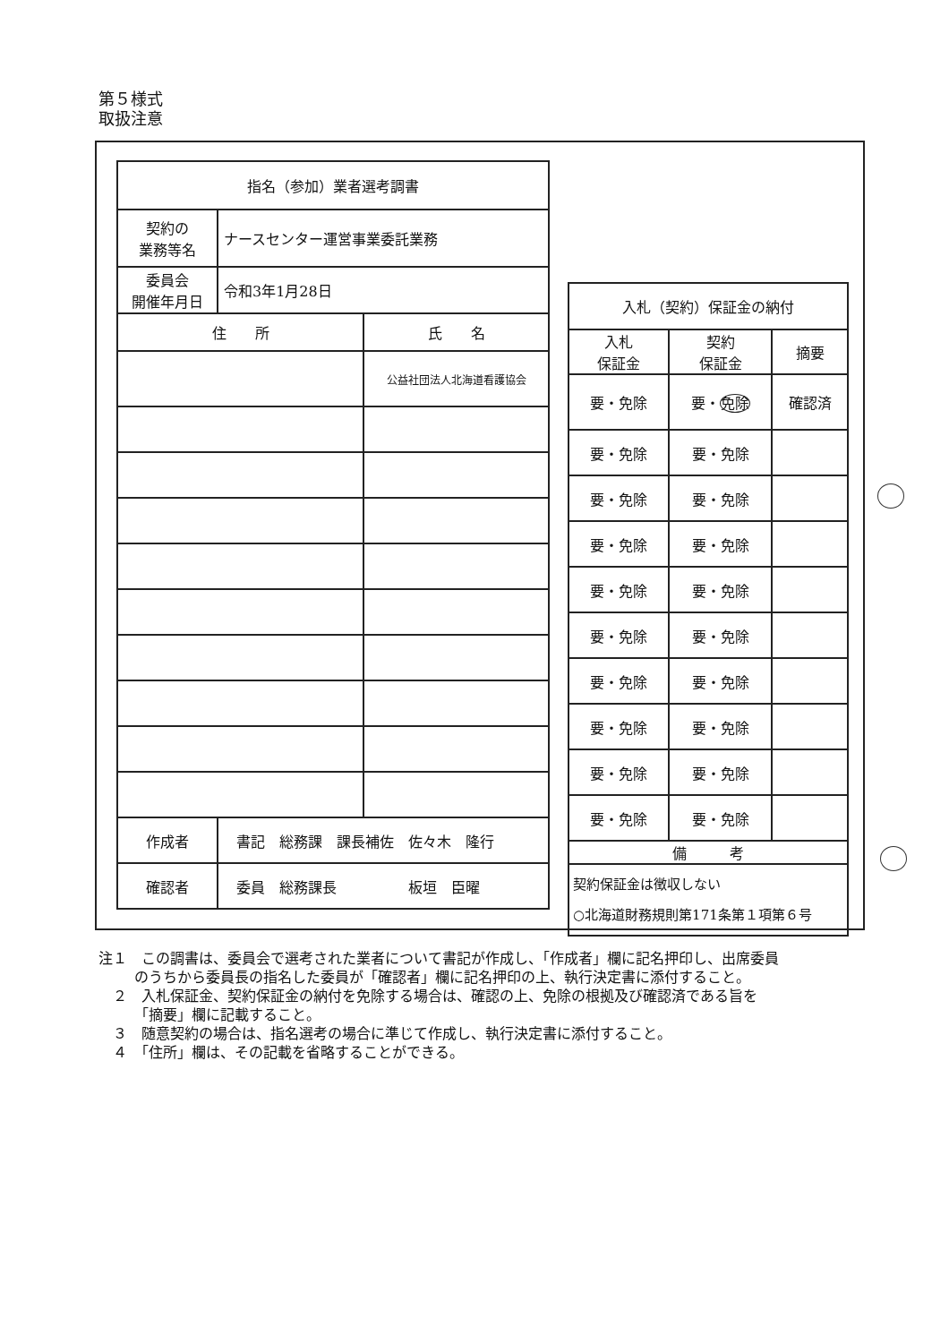第５様式
取扱注意
| 指名（参加）業者選考調書 | | |
| --- | --- | --- |
| 契約の 業務等名 | ナースセンター運営事業委託業務 | |
| 委員会 開催年月日 | 令和3年1月28日 | |
| 住 所 | | 氏 名 |
| | | 公益社団法人北海道看護協会 |
| 作成者 | 書記 総務課 課長補佐 佐々木 隆行 | |
| 確認者 | 委員 総務課長 板垣 臣曜 | |
| 入札（契約）保証金の納付 | | |
| --- | --- | --- |
| 入札 保証金 | 契約 保証金 | 摘要 |
| 要・免除 | 要・ 免除 | 確認済 |
| 要・免除 | 要・免除 | |
| 要・免除 | 要・免除 | |
| 要・免除 | 要・免除 | |
| 要・免除 | 要・免除 | |
| 要・免除 | 要・免除 | |
| 要・免除 | 要・免除 | |
| 要・免除 | 要・免除 | |
| 要・免除 | 要・免除 | |
| 要・免除 | 要・免除 | |
| 備 考 | | |
| 契約保証金は徴収しない ○北海道財務規則第171条第１項第６号 | | |
注１　この調書は、委員会で選考された業者について書記が作成し、「作成者」欄に記名押印し、出席委員のうちから委員長の指名した委員が「確認者」欄に記名押印の上、執行決定書に添付すること。
　２　入札保証金、契約保証金の納付を免除する場合は、確認の上、免除の根拠及び確認済である旨を「摘要」欄に記載すること。
　３　随意契約の場合は、指名選考の場合に準じて作成し、執行決定書に添付すること。
　４　「住所」欄は、その記載を省略することができる。